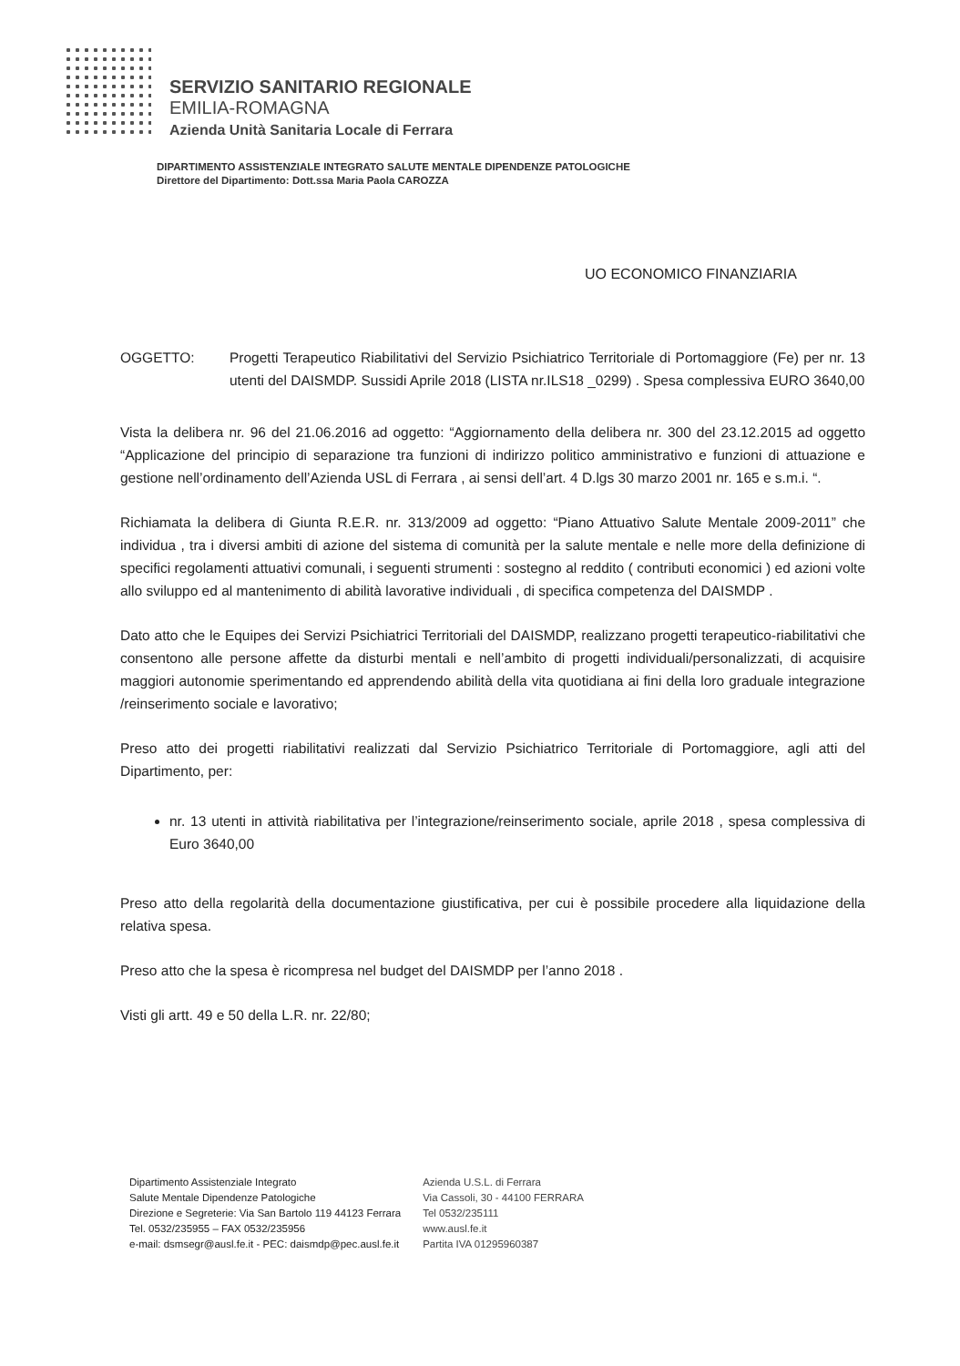SERVIZIO SANITARIO REGIONALE
EMILIA-ROMAGNA
Azienda Unità Sanitaria Locale di Ferrara
DIPARTIMENTO ASSISTENZIALE INTEGRATO SALUTE MENTALE DIPENDENZE PATOLOGICHE
Direttore del Dipartimento: Dott.ssa Maria Paola CAROZZA
UO ECONOMICO FINANZIARIA
OGGETTO: Progetti Terapeutico Riabilitativi del Servizio Psichiatrico Territoriale di Portomaggiore (Fe) per nr. 13 utenti del DAISMDP. Sussidi Aprile 2018 (LISTA nr.ILS18 _0299) . Spesa complessiva EURO 3640,00
Vista la delibera nr. 96 del 21.06.2016 ad oggetto: “Aggiornamento della delibera nr. 300 del 23.12.2015 ad oggetto “Applicazione del principio di separazione tra funzioni di indirizzo politico amministrativo e funzioni di attuazione e gestione nell’ordinamento dell’Azienda USL di Ferrara , ai sensi dell’art. 4 D.lgs 30 marzo 2001 nr. 165 e s.m.i. “.
Richiamata la delibera di Giunta R.E.R. nr. 313/2009 ad oggetto: “Piano Attuativo Salute Mentale 2009-2011” che individua , tra i diversi ambiti di azione del sistema di comunità per la salute mentale e nelle more della definizione di specifici regolamenti attuativi comunali, i seguenti strumenti : sostegno al reddito ( contributi economici ) ed azioni volte allo sviluppo ed al mantenimento di abilità lavorative individuali , di specifica competenza del DAISMDP .
Dato atto che le Equipes dei Servizi Psichiatrici Territoriali del DAISMDP, realizzano progetti terapeutico-riabilitativi che consentono alle persone affette da disturbi mentali e nell’ambito di progetti individuali/personalizzati, di acquisire maggiori autonomie sperimentando ed apprendendo abilità della vita quotidiana ai fini della loro graduale integrazione /reinserimento sociale e lavorativo;
Preso atto dei progetti riabilitativi realizzati dal Servizio Psichiatrico Territoriale di Portomaggiore, agli atti del Dipartimento, per:
nr. 13 utenti in attività riabilitativa per l’integrazione/reinserimento sociale, aprile 2018 , spesa complessiva di Euro 3640,00
Preso atto della regolarità della documentazione giustificativa, per cui è possibile procedere alla liquidazione della relativa spesa.
Preso atto che la spesa è ricompresa nel budget del DAISMDP per l’anno 2018 .
Visti gli artt. 49 e 50 della L.R. nr. 22/80;
Dipartimento Assistenziale Integrato
Salute Mentale Dipendenze Patologiche
Direzione e Segreterie: Via San Bartolo 119 44123 Ferrara
Tel. 0532/235955 – FAX 0532/235956
e-mail: dsmsegr@ausl.fe.it - PEC: daismdp@pec.ausl.fe.it
Azienda U.S.L. di Ferrara
Via Cassoli, 30 - 44100 FERRARA
Tel 0532/235111
www.ausl.fe.it
Partita IVA 01295960387